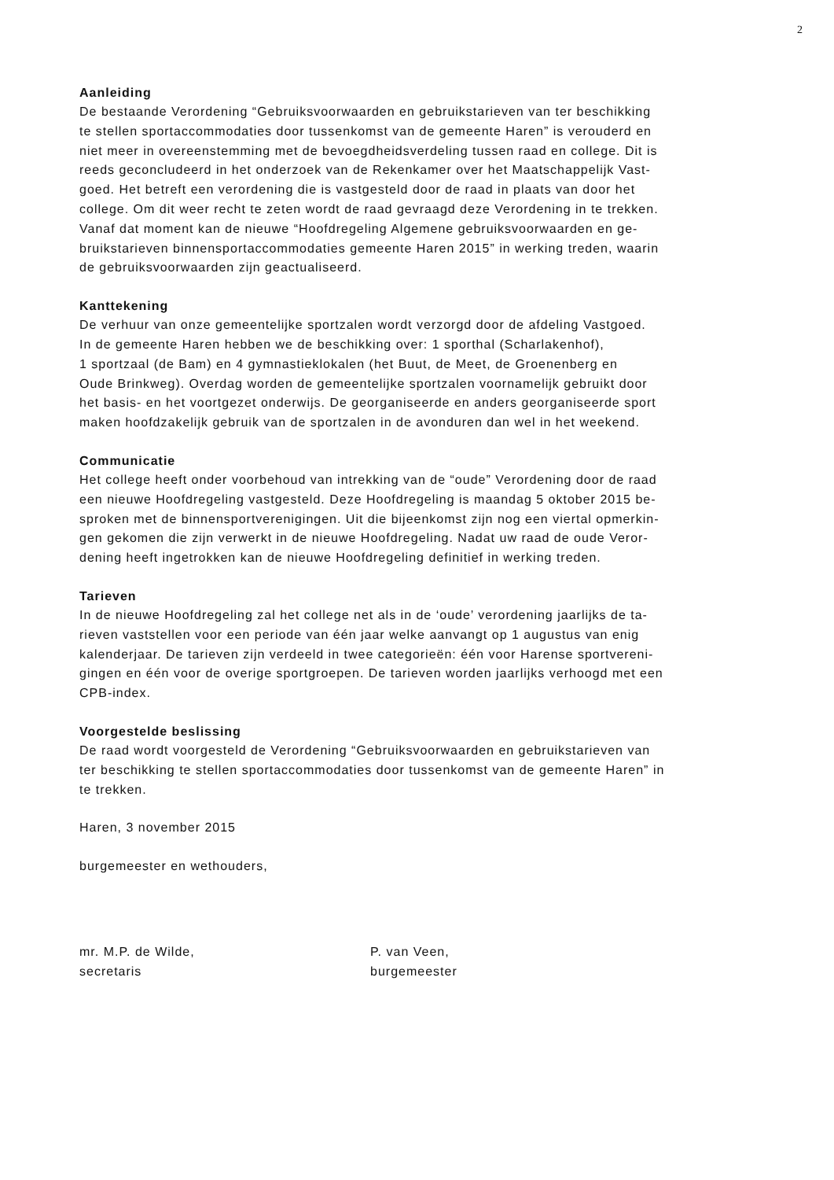2
Aanleiding
De bestaande Verordening “Gebruiksvoorwaarden en gebruikstarieven van ter beschikking te stellen sportaccommodaties door tussenkomst van de gemeente Haren” is verouderd en niet meer in overeenstemming met de bevoegdheidsverdeling tussen raad en college. Dit is reeds geconcludeerd in het onderzoek van de Rekenkamer over het Maatschappelijk Vast- goed. Het betreft een verordening die is vastgesteld door de raad in plaats van door het college. Om dit weer recht te zeten wordt de raad gevraagd deze Verordening in te trekken. Vanaf dat moment kan de nieuwe “Hoofdregeling Algemene gebruiksvoorwaarden en ge- bruikstarieven binnensportaccommodaties gemeente Haren 2015” in werking treden, waarin de gebruiksvoorwaarden zijn geactualiseerd.
Kanttekening
De verhuur van onze gemeentelijke sportzalen wordt verzorgd door de afdeling Vastgoed. In de gemeente Haren hebben we de beschikking over: 1 sporthal (Scharlakenhof), 1 sportzaal (de Bam) en 4 gymnastieklokalen (het Buut, de Meet, de Groenenberg en Oude Brinkweg). Overdag worden de gemeentelijke sportzalen voornamelijk gebruikt door het basis- en het voortgezet onderwijs. De georganiseerde en anders georganiseerde sport maken hoofdzakelijk gebruik van de sportzalen in de avonduren dan wel in het weekend.
Communicatie
Het college heeft onder voorbehoud van intrekking van de “oude” Verordening door de raad een nieuwe Hoofdregeling vastgesteld. Deze Hoofdregeling is maandag 5 oktober 2015 be- sproken met de binnensportverenigingen. Uit die bijeenkomst zijn nog een viertal opmerkin- gen gekomen die zijn verwerkt in de nieuwe Hoofdregeling. Nadat uw raad de oude Veror- dening heeft ingetrokken kan de nieuwe Hoofdregeling definitief in werking treden.
Tarieven
In de nieuwe Hoofdregeling zal het college net als in de ‘oude’ verordening jaarlijks de ta- rieven vaststellen voor een periode van één jaar welke aanvangt op 1 augustus van enig kalenderjaar. De tarieven zijn verdeeld in twee categorieën: één voor Harense sportvereni- gingen en één voor de overige sportgroepen. De tarieven worden jaarlijks verhoogd met een CPB-index.
Voorgestelde beslissing
De raad wordt voorgesteld de Verordening “Gebruiksvoorwaarden en gebruikstarieven van ter beschikking te stellen sportaccommodaties door tussenkomst van de gemeente Haren” in te trekken.
Haren, 3 november 2015
burgemeester en wethouders,
mr. M.P. de Wilde, secretaris
P. van Veen, burgemeester